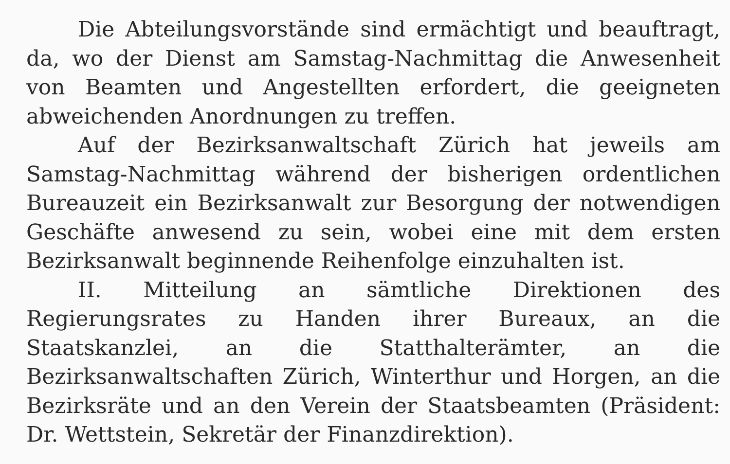Die Abteilungsvorstände sind ermächtigt und beauftragt, da, wo der Dienst am Samstag-Nachmittag die Anwesenheit von Beamten und Angestellten erfordert, die geeigneten abweichenden Anordnungen zu treffen.
Auf der Bezirksanwaltschaft Zürich hat jeweils am Samstag-Nachmittag während der bisherigen ordentlichen Bureauzeit ein Bezirksanwalt zur Besorgung der notwendigen Geschäfte anwesend zu sein, wobei eine mit dem ersten Bezirksanwalt beginnende Reihenfolge einzuhalten ist.
II. Mitteilung an sämtliche Direktionen des Regierungsrates zu Handen ihrer Bureaux, an die Staatskanzlei, an die Statthalterämter, an die Bezirksanwaltschaften Zürich, Winterthur und Horgen, an die Bezirksräte und an den Verein der Staatsbeamten (Präsident: Dr. Wettstein, Sekretär der Finanzdirektion).